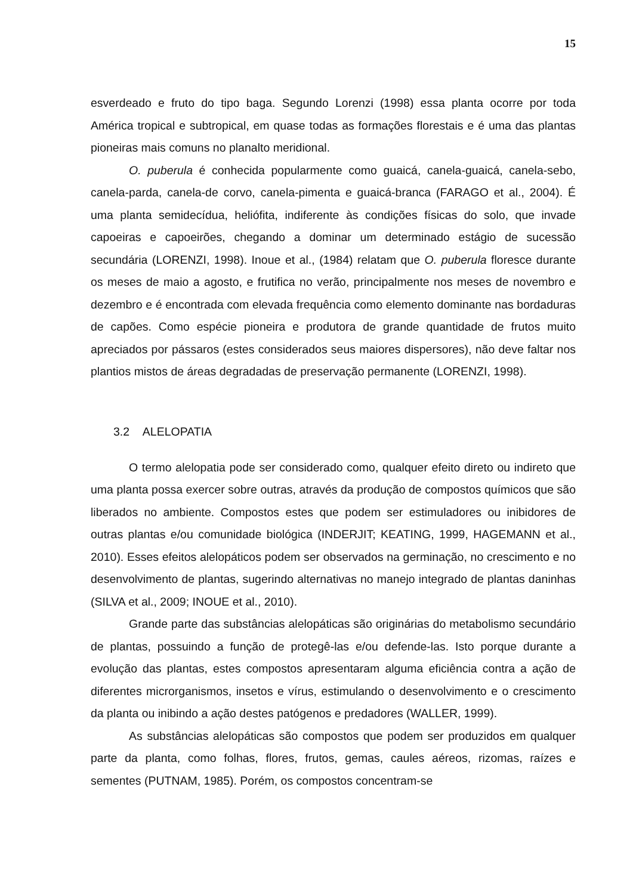15
esverdeado e fruto do tipo baga. Segundo Lorenzi (1998) essa planta ocorre por toda América tropical e subtropical, em quase todas as formações florestais e é uma das plantas pioneiras mais comuns no planalto meridional.
O. puberula é conhecida popularmente como guaicá, canela-guaicá, canela-sebo, canela-parda, canela-de corvo, canela-pimenta e guaicá-branca (FARAGO et al., 2004). É uma planta semidecídua, heliófita, indiferente às condições físicas do solo, que invade capoeiras e capoeirões, chegando a dominar um determinado estágio de sucessão secundária (LORENZI, 1998). Inoue et al., (1984) relatam que O. puberula floresce durante os meses de maio a agosto, e frutifica no verão, principalmente nos meses de novembro e dezembro e é encontrada com elevada frequência como elemento dominante nas bordaduras de capões. Como espécie pioneira e produtora de grande quantidade de frutos muito apreciados por pássaros (estes considerados seus maiores dispersores), não deve faltar nos plantios mistos de áreas degradadas de preservação permanente (LORENZI, 1998).
3.2 ALELOPATIA
O termo alelopatia pode ser considerado como, qualquer efeito direto ou indireto que uma planta possa exercer sobre outras, através da produção de compostos químicos que são liberados no ambiente. Compostos estes que podem ser estimuladores ou inibidores de outras plantas e/ou comunidade biológica (INDERJIT; KEATING, 1999, HAGEMANN et al., 2010). Esses efeitos alelopáticos podem ser observados na germinação, no crescimento e no desenvolvimento de plantas, sugerindo alternativas no manejo integrado de plantas daninhas (SILVA et al., 2009; INOUE et al., 2010).
Grande parte das substâncias alelopáticas são originárias do metabolismo secundário de plantas, possuindo a função de protegê-las e/ou defende-las. Isto porque durante a evolução das plantas, estes compostos apresentaram alguma eficiência contra a ação de diferentes microrganismos, insetos e vírus, estimulando o desenvolvimento e o crescimento da planta ou inibindo a ação destes patógenos e predadores (WALLER, 1999).
As substâncias alelopáticas são compostos que podem ser produzidos em qualquer parte da planta, como folhas, flores, frutos, gemas, caules aéreos, rizomas, raízes e sementes (PUTNAM, 1985). Porém, os compostos concentram-se